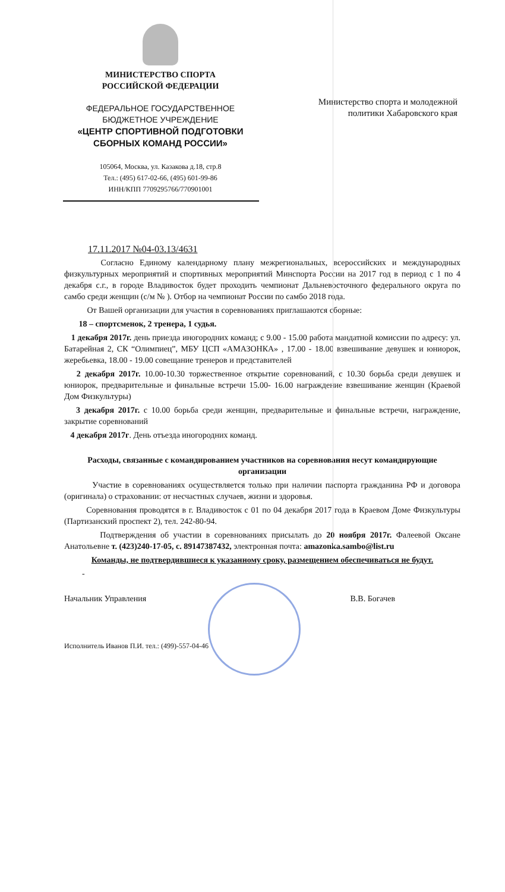МИНИСТЕРСТВО СПОРТА
РОССИЙСКОЙ ФЕДЕРАЦИИ
ФЕДЕРАЛЬНОЕ ГОСУДАРСТВЕННОЕ
БЮДЖЕТНОЕ УЧРЕЖДЕНИЕ
«ЦЕНТР СПОРТИВНОЙ ПОДГОТОВКИ
СБОРНЫХ КОМАНД РОССИИ»
105064, Москва, ул. Казакова д.18, стр.8
Тел.: (495) 617-02-66, (495) 601-99-86
ИНН/КПП 7709295766/770901001
Министерство спорта и молодежной политики Хабаровского края
17.11.2017 №04-03.13/4631
Согласно Единому календарному плану межрегиональных, всероссийских и международных физкультурных мероприятий и спортивных мероприятий Минспорта России на 2017 год в период с 1 по 4 декабря с.г., в городе Владивосток будет проходить чемпионат Дальневосточного федерального округа по самбо среди женщин (с/м № ). Отбор на чемпионат России по самбо 2018 года.
От Вашей организации для участия в соревнованиях приглашаются сборные:
18 – спортсменок, 2 тренера, 1 судья.
1 декабря 2017г. день приезда иногородних команд; с 9.00 - 15.00 работа мандатной комиссии по адресу: ул. Батарейная 2, СК “Олимпиец”, МБУ ЦСП «АМАЗОНКА» , 17.00 - 18.00 взвешивание девушек и юниорок, жеребьевка, 18.00 - 19.00 совещание тренеров и представителей
2 декабря 2017г. 10.00-10.30 торжественное открытие соревнований, с 10.30 борьба среди девушек и юниорок, предварительные и финальные встречи 15.00- 16.00 награждение взвешивание женщин (Краевой Дом Физкультуры)
3 декабря 2017г. с 10.00 борьба среди женщин, предварительные и финальные встречи, награждение, закрытие соревнований
4 декабря 2017г. День отъезда иногородних команд.
Расходы, связанные с командированием участников на соревнования несут командирующие организации
Участие в соревнованиях осуществляется только при наличии паспорта гражданина РФ и договора (оригинала) о страховании: от несчастных случаев, жизни и здоровья.
Соревнования проводятся в г. Владивосток с 01 по 04 декабря 2017 года в Краевом Доме Физкультуры (Партизанский проспект 2), тел. 242-80-94.
Подтверждения об участии в соревнованиях присылать до 20 ноября 2017г. Фалеевой Оксане Анатольевне т. (423)240-17-05, с. 89147387432, электронная почта: amazonka.sambo@list.ru
Команды, не подтвердившиеся к указанному сроку, размещением обеспечиваться не будут.
-
Начальник Управления В.В. Богачев
Исполнитель Иванов П.И. тел.: (499)-557-04-46